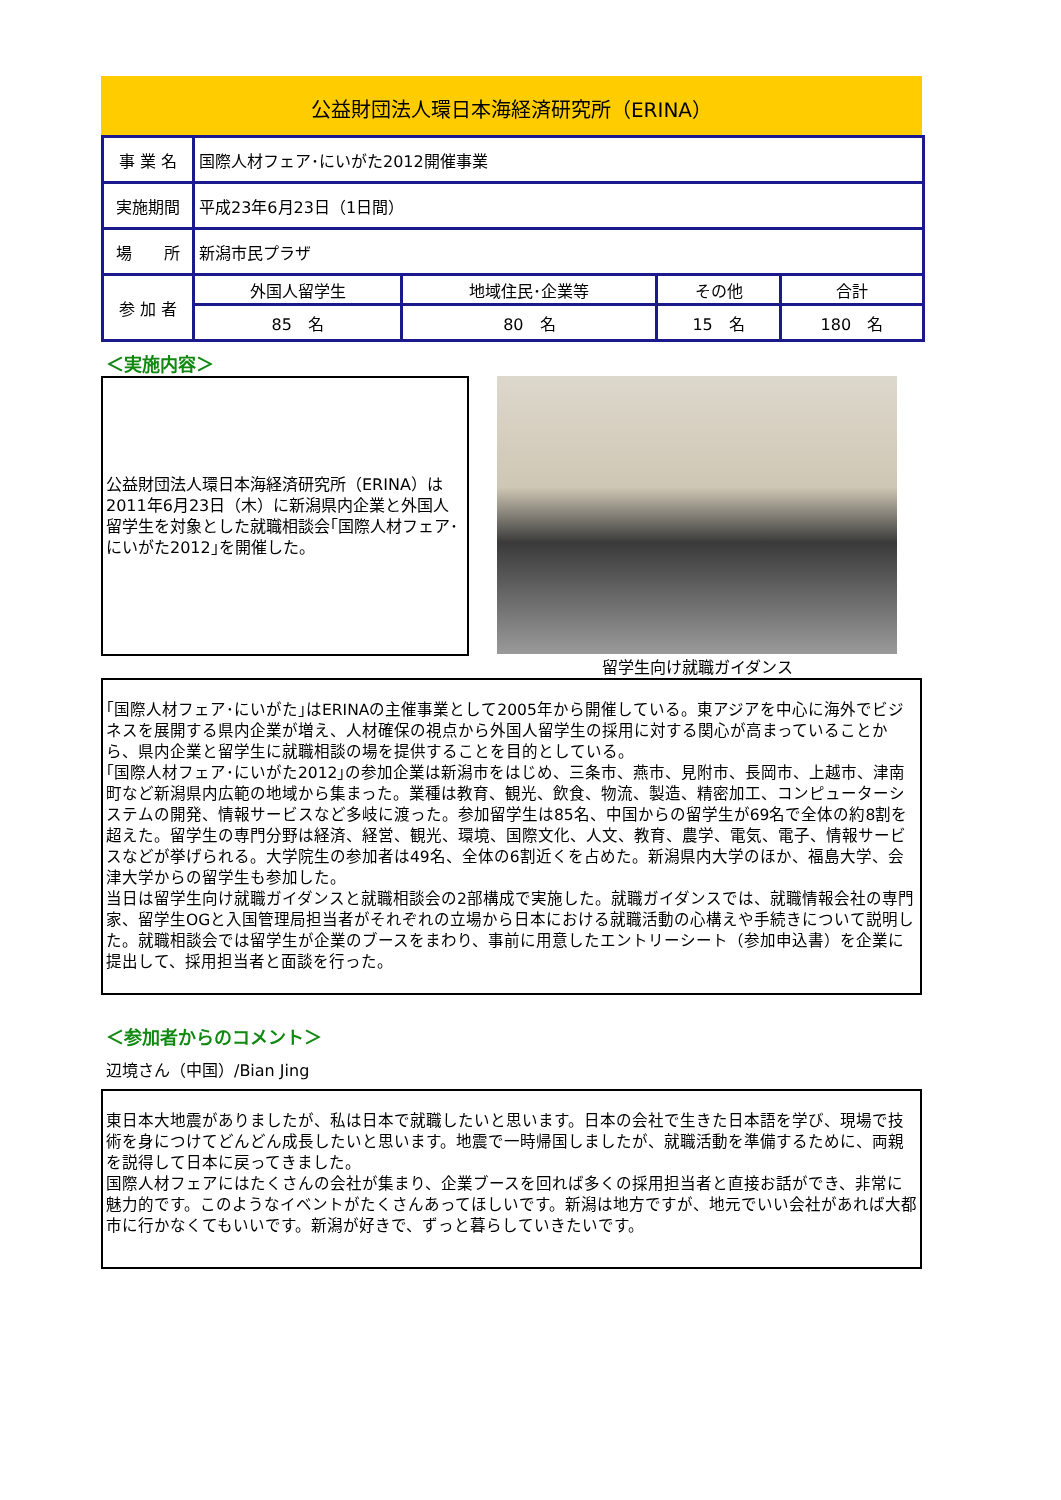公益財団法人環日本海経済研究所（ERINA）
| 事 業 名 | 国際人材フェア･にいがた2012開催事業 | | | |
| 実施期間 | 平成23年6月23日（1日間） | | | |
| 場 所 | 新潟市民プラザ | | | |
| 参 加 者 | 外国人留学生 | 地域住民･企業等 | その他 | 合計 |
| | 85 名 | 80 名 | 15 名 | 180 名 |
＜実施内容＞
公益財団法人環日本海経済研究所（ERINA）は2011年6月23日（木）に新潟県内企業と外国人留学生を対象とした就職相談会｢国際人材フェア･にいがた2012｣を開催した。
留学生向け就職ガイダンス
｢国際人材フェア･にいがた｣はERINAの主催事業として2005年から開催している。東アジアを中心に海外でビジネスを展開する県内企業が増え、人材確保の視点から外国人留学生の採用に対する関心が高まっていることから、県内企業と留学生に就職相談の場を提供することを目的としている。
｢国際人材フェア･にいがた2012｣の参加企業は新潟市をはじめ、三条市、燕市、見附市、長岡市、上越市、津南町など新潟県内広範の地域から集まった。業種は教育、観光、飲食、物流、製造、精密加工、コンピューターシステムの開発、情報サービスなど多岐に渡った。参加留学生は85名、中国からの留学生が69名で全体の約8割を超えた。留学生の専門分野は経済、経営、観光、環境、国際文化、人文、教育、農学、電気、電子、情報サービスなどが挙げられる。大学院生の参加者は49名、全体の6割近くを占めた。新潟県内大学のほか、福島大学、会津大学からの留学生も参加した。
当日は留学生向け就職ガイダンスと就職相談会の2部構成で実施した。就職ガイダンスでは、就職情報会社の専門家、留学生OGと入国管理局担当者がそれぞれの立場から日本における就職活動の心構えや手続きについて説明した。就職相談会では留学生が企業のブースをまわり、事前に用意したエントリーシート（参加申込書）を企業に提出して、採用担当者と面談を行った。
＜参加者からのコメント＞
辺境さん（中国）/Bian Jing
東日本大地震がありましたが、私は日本で就職したいと思います。日本の会社で生きた日本語を学び、現場で技術を身につけてどんどん成長したいと思います。地震で一時帰国しましたが、就職活動を準備するために、両親を説得して日本に戻ってきました。
国際人材フェアにはたくさんの会社が集まり、企業ブースを回れば多くの採用担当者と直接お話ができ、非常に魅力的です。このようなイベントがたくさんあってほしいです。新潟は地方ですが、地元でいい会社があれば大都市に行かなくてもいいです。新潟が好きで、ずっと暮らしていきたいです。